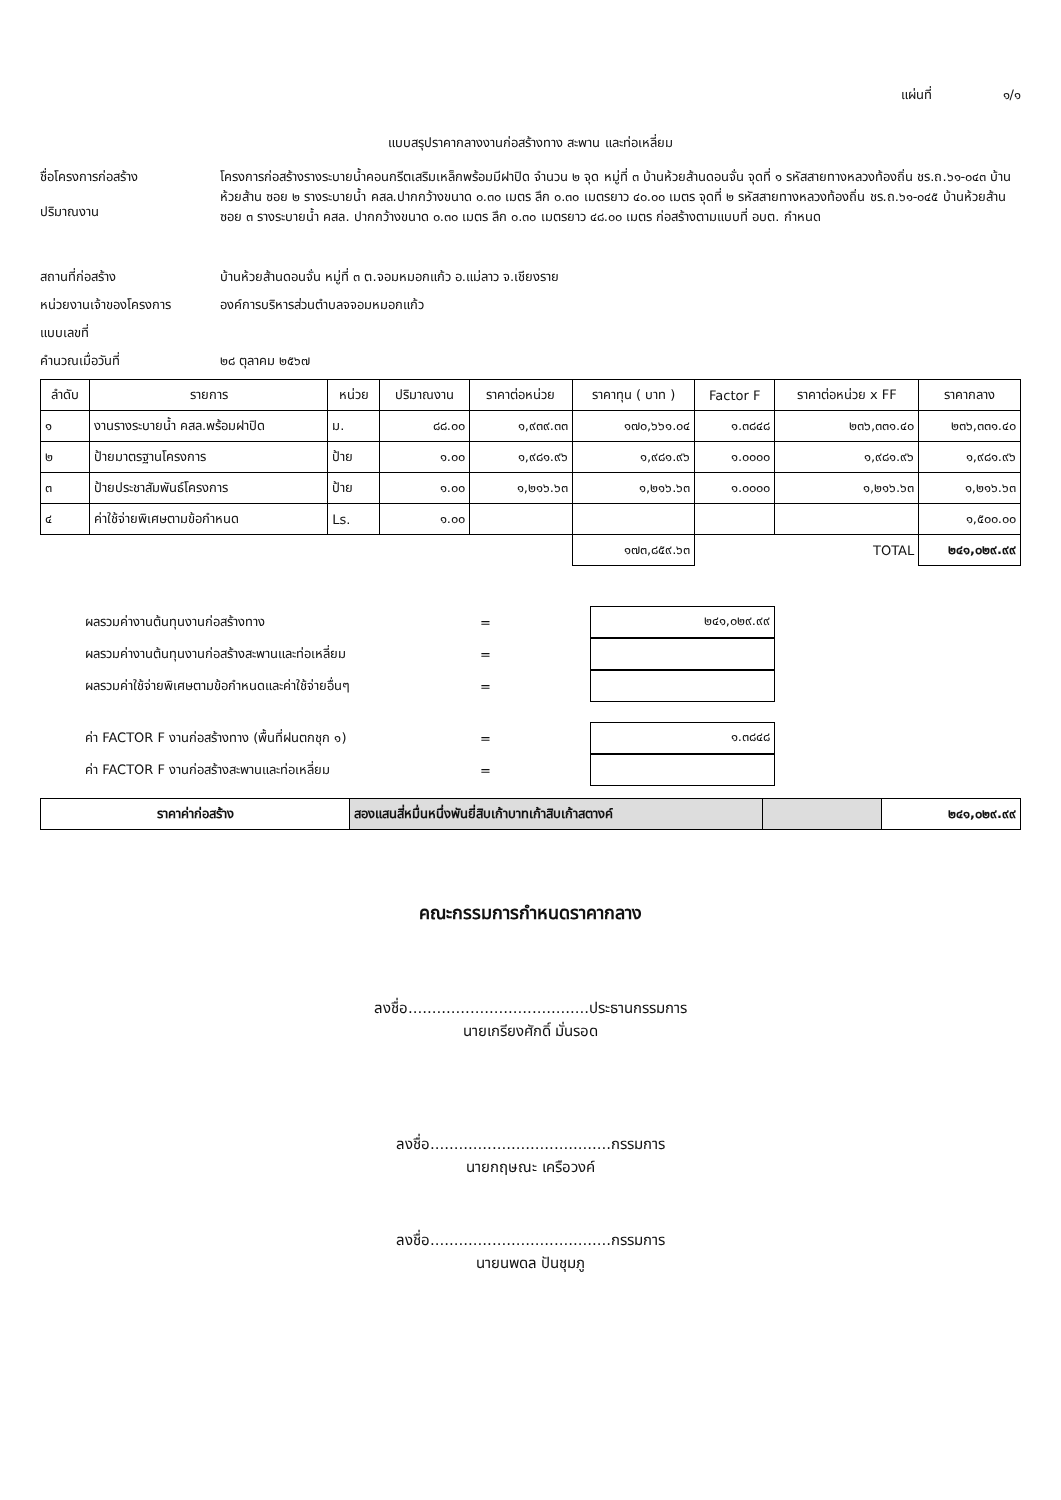แผ่นที่ ๑/๑
แบบสรุปราคากลางงานก่อสร้างทาง สะพาน และท่อเหลี่ยม
ชื่อโครงการก่อสร้าง
ปริมาณงาน
โครงการก่อสร้างรางระบายน้ำคอนกรีตเสริมเหล็กพร้อมมีฝาปิด จำนวน ๒ จุด หมู่ที่ ๓ บ้านห้วยส้านดอนจั่น จุดที่ ๑ รหัสสายทางหลวงท้องถิ่น ชร.ถ.๖๑-๐๔๓ บ้านห้วยส้าน ซอย ๒ รางระบายน้ำ คสล.ปากกว้างขนาด ๐.๓๐ เมตร ลึก ๐.๓๐ เมตรยาว ๔๐.๐๐ เมตร จุดที่ ๒ รหัสสายทางหลวงท้องถิ่น ชร.ถ.๖๑-๐๔๕ บ้านห้วยส้าน ซอย ๓ รางระบายน้ำ คสล. ปากกว้างขนาด ๐.๓๐ เมตร ลึก ๐.๓๐ เมตรยาว ๔๘.๐๐ เมตร ก่อสร้างตามแบบที่ อบต. กำหนด
สถานที่ก่อสร้าง บ้านห้วยส้านดอนจั่น หมู่ที่ ๓ ต.จอมหมอกแก้ว อ.แม่ลาว จ.เชียงราย
หน่วยงานเจ้าของโครงการ องค์การบริหารส่วนตำบลจจอมหมอกแก้ว
แบบเลขที่
คำนวณเมื่อวันที่ ๒๘ ตุลาคม ๒๕๖๗
| ลำดับ | รายการ | หน่วย | ปริมาณงาน | ราคาต่อหน่วย | ราคาทุน ( บาท ) | Factor F | ราคาต่อหน่วย x FF | ราคากลาง |
| --- | --- | --- | --- | --- | --- | --- | --- | --- |
| ๑ | งานรางระบายน้ำ คสล.พร้อมฝาปิด | ม. | ๘๘.๐๐ | ๑,๙๓๙.๓๓ | ๑๗๐,๖๖๑.๐๔ | ๑.๓๘๔๘ | ๒๓๖,๓๓๑.๔๐ | ๒๓๖,๓๓๑.๔๐ |
| ๒ | ป้ายมาตรฐานโครงการ | ป้าย | ๑.๐๐ | ๑,๙๘๑.๙๖ | ๑,๙๘๑.๙๖ | ๑.๐๐๐๐ | ๑,๙๘๑.๙๖ | ๑,๙๘๑.๙๖ |
| ๓ | ป้ายประชาสัมพันธ์โครงการ | ป้าย | ๑.๐๐ | ๑,๒๑๖.๖๓ | ๑,๒๑๖.๖๓ | ๑.๐๐๐๐ | ๑,๒๑๖.๖๓ | ๑,๒๑๖.๖๓ |
| ๔ | ค่าใช้จ่ายพิเศษตามข้อกำหนด | Ls. | ๑.๐๐ | | | | | ๑,๕๐๐.๐๐ |
| | | | | | ๑๗๓,๘๕๙.๖๓ | TOTAL | | ๒๔๑,๐๒๙.๙๙ |
ผลรวมค่างานต้นทุนงานก่อสร้างทาง =
๒๔๑,๐๒๙.๙๙
ผลรวมค่างานต้นทุนงานก่อสร้างสะพานและท่อเหลี่ยม =
ผลรวมค่าใช้จ่ายพิเศษตามข้อกำหนดและค่าใช้จ่ายอื่นๆ =
ค่า FACTOR F งานก่อสร้างทาง (พื้นที่ฝนตกชุก ๑) =
๑.๓๘๔๘
ค่า FACTOR F งานก่อสร้างสะพานและท่อเหลี่ยม =
| ราคาค่าก่อสร้าง | สองแสนสี่หมื่นหนึ่งพันยี่สิบเก้าบาทเก้าสิบเก้าสตางค์ | | ๒๔๑,๐๒๙.๙๙ |
คณะกรรมการกำหนดราคากลาง
ลงชื่อ......................................ประธานกรรมการ
นายเกรียงศักดิ์ มั่นรอด
ลงชื่อ......................................กรรมการ
นายกฤษณะ เครือวงค์
ลงชื่อ......................................กรรมการ
นายนพดล ปันชุมภู